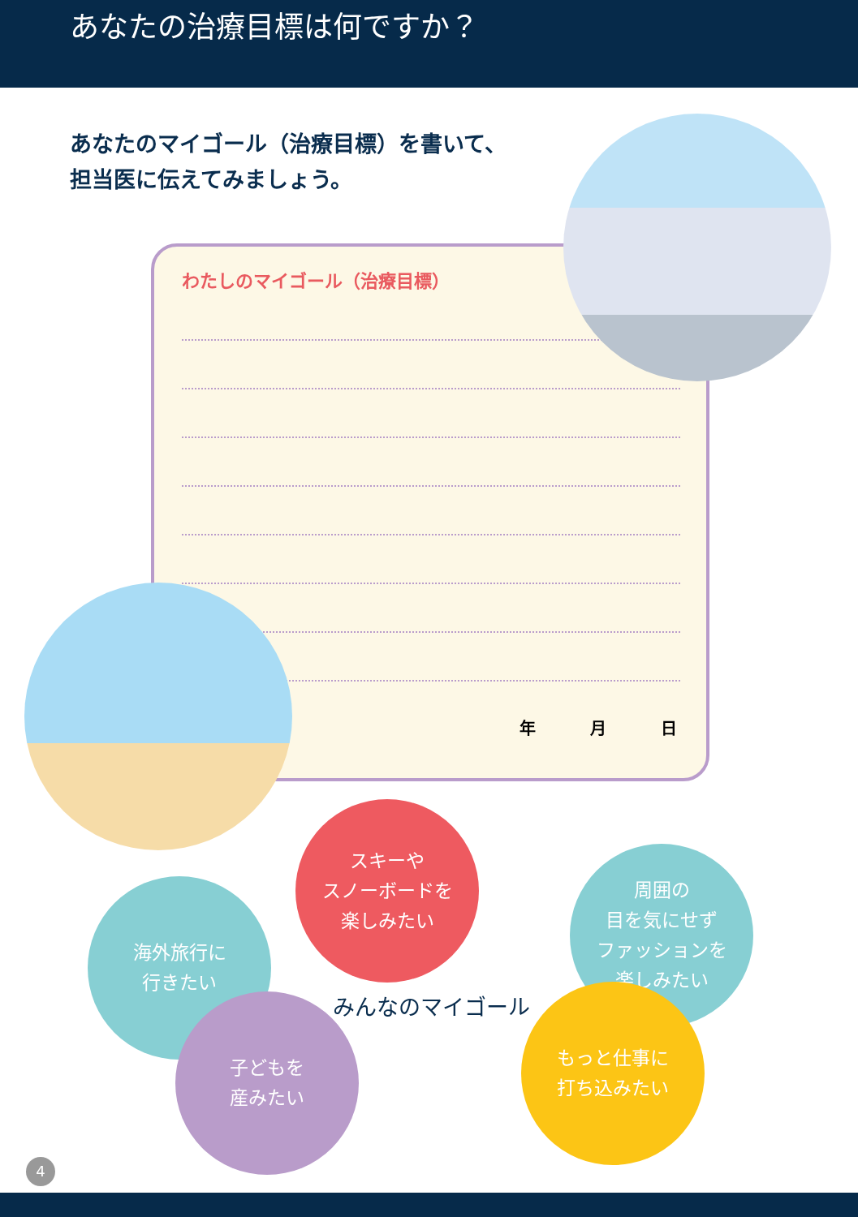あなたの治療目標は何ですか？
あなたのマイゴール（治療目標）を書いて、
担当医に伝えてみましょう。
わたしのマイゴール（治療目標）
年 月 日
スキーや
スノーボードを
楽しみたい
海外旅行に
行きたい
周囲の
目を気にせず
ファッションを
楽しみたい
子どもを
産みたい
もっと仕事に
打ち込みたい
みんなのマイゴール
4